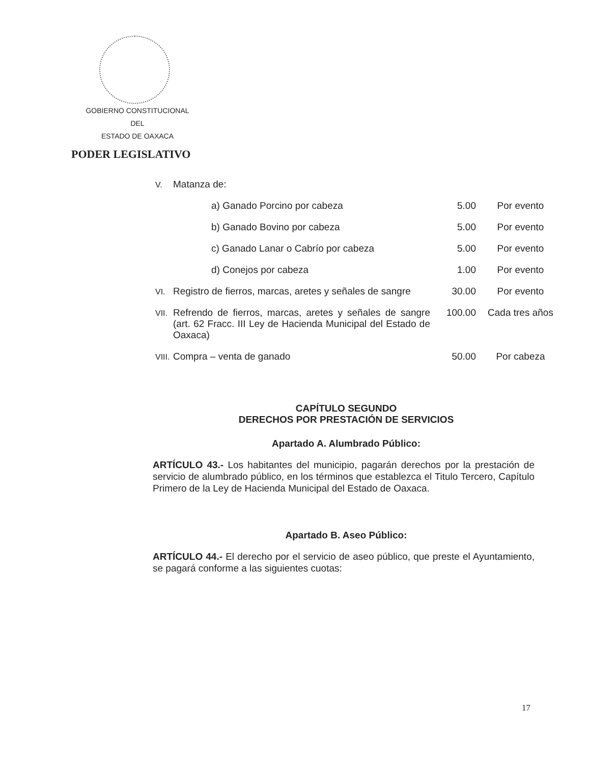GOBIERNO CONSTITUCIONAL
DEL
ESTADO DE OAXACA
PODER LEGISLATIVO
| V. | Matanza de: | | |
| | a) Ganado Porcino por cabeza | 5.00 | Por evento |
| | b) Ganado Bovino por cabeza | 5.00 | Por evento |
| | c) Ganado Lanar o Cabrío por cabeza | 5.00 | Por evento |
| | d) Conejos por cabeza | 1.00 | Por evento |
| VI. | Registro de fierros, marcas, aretes y señales de sangre | 30.00 | Por evento |
| VII. | Refrendo de fierros, marcas, aretes y señales de sangre (art. 62 Fracc. III Ley de Hacienda Municipal del Estado de Oaxaca) | 100.00 | Cada tres años |
| VIII. | Compra – venta de ganado | 50.00 | Por cabeza |
CAPÍTULO SEGUNDO
DERECHOS POR PRESTACIÓN DE SERVICIOS
Apartado A. Alumbrado Público:
ARTÍCULO 43.- Los habitantes del municipio, pagarán derechos por la prestación de servicio de alumbrado público, en los términos que establezca el Titulo Tercero, Capítulo Primero de la Ley de Hacienda Municipal del Estado de Oaxaca.
Apartado B. Aseo Público:
ARTÍCULO 44.- El derecho por el servicio de aseo público, que preste el Ayuntamiento, se pagará conforme a las siguientes cuotas:
17